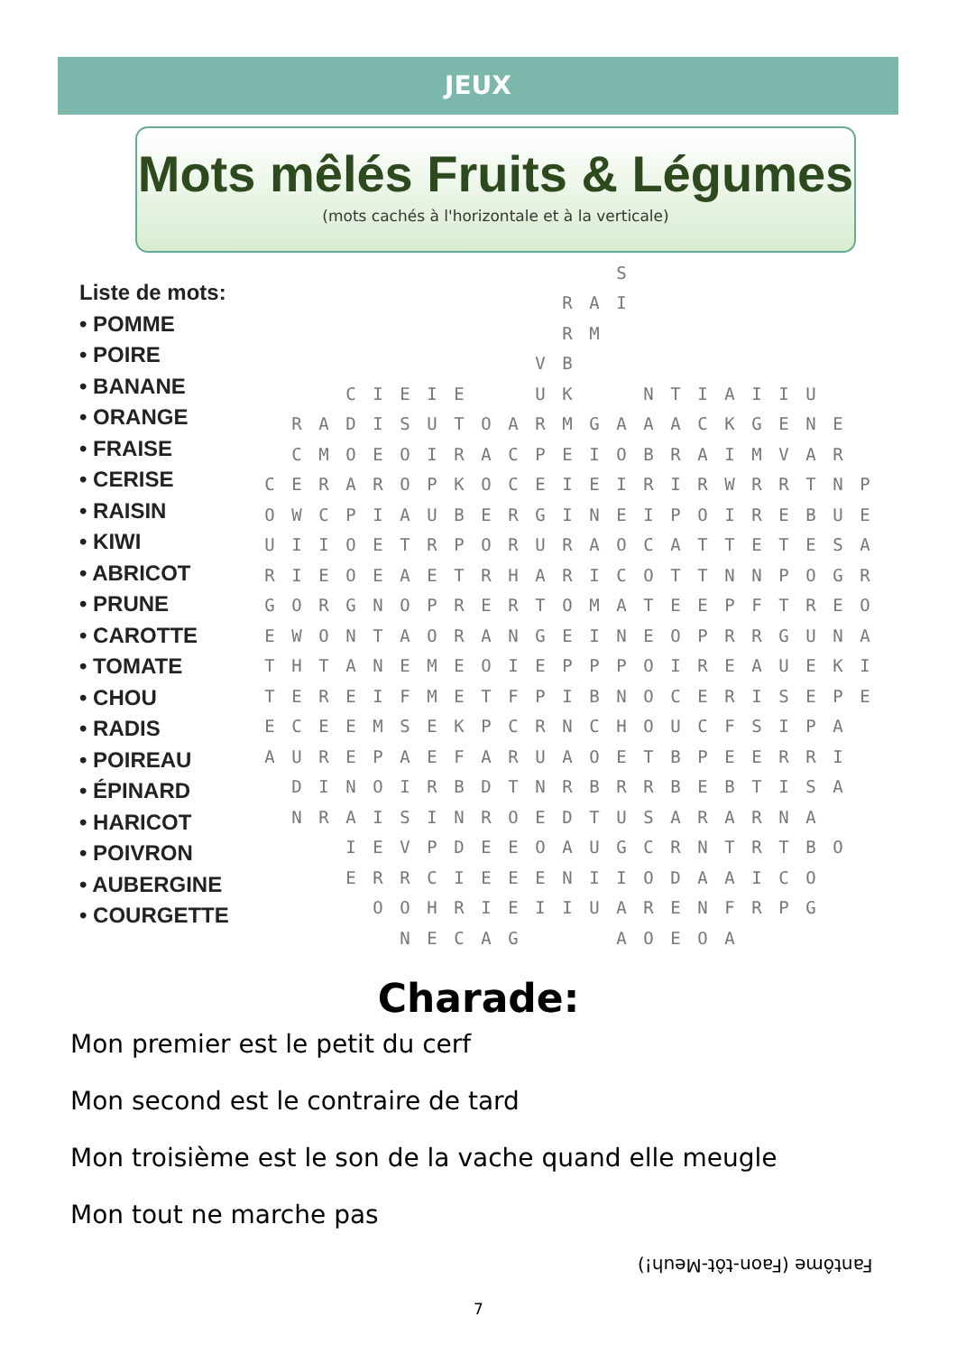JEUX
Mots mêlés Fruits & Légumes
(mots cachés à l'horizontale et à la verticale)
Liste de mots:
• POMME
• POIRE
• BANANE
• ORANGE
• FRAISE
• CERISE
• RAISIN
• KIWI
• ABRICOT
• PRUNE
• CAROTTE
• TOMATE
• CHOU
• RADIS
• POIREAU
• ÉPINARD
• HARICOT
• POIVRON
• AUBERGINE
• COURGETTE
| | | | | | | | | | | | | | S | | | | | | | | | |
| | | | | | | | | | | | R | A | I | | | | | | | | | |
| | | | | | | | | | | | R | M | | | | | | | | | | |
| | | | | | | | | | | V | B | | | | | | | | | | | |
| | | | C | I | E | I | E | | | U | K | | | N | T | I | A | I | I | U | | |
| | R | A | D | I | S | U | T | O | A | R | M | G | A | A | A | C | K | G | E | N | E | |
| | C | M | O | E | O | I | R | A | C | P | E | I | O | B | R | A | I | M | V | A | R | |
| C | E | R | A | R | O | P | K | O | C | E | I | E | I | R | I | R | W | R | R | T | N | P |
| O | W | C | P | I | A | U | B | E | R | G | I | N | E | I | P | O | I | R | E | B | U | E |
| U | I | I | O | E | T | R | P | O | R | U | R | A | O | C | A | T | T | E | T | E | S | A |
| R | I | E | O | E | A | E | T | R | H | A | R | I | C | O | T | T | N | N | P | O | G | R |
| G | O | R | G | N | O | P | R | E | R | T | O | M | A | T | E | E | P | F | T | R | E | O |
| E | W | O | N | T | A | O | R | A | N | G | E | I | N | E | O | P | R | R | G | U | N | A |
| T | H | T | A | N | E | M | E | O | I | E | P | P | P | O | I | R | E | A | U | E | K | I |
| T | E | R | E | I | F | M | E | T | F | P | I | B | N | O | C | E | R | I | S | E | P | E |
| E | C | E | E | M | S | E | K | P | C | R | N | C | H | O | U | C | F | S | I | P | A | |
| A | U | R | E | P | A | E | F | A | R | U | A | O | E | T | B | P | E | E | R | R | I | |
| | D | I | N | O | I | R | B | D | T | N | R | B | R | R | B | E | B | T | I | S | A | |
| | N | R | A | I | S | I | N | R | O | E | D | T | U | S | A | R | A | R | N | A | | |
| | | | I | E | V | P | D | E | E | O | A | U | G | C | R | N | T | R | T | B | O | |
| | | | E | R | R | C | I | E | E | E | N | I | I | O | D | A | A | I | C | O | | |
| | | | | O | O | H | R | I | E | I | I | U | A | R | E | N | F | R | P | G | | |
| | | | | | N | E | C | A | G | | | | A | O | E | O | A | | | | | |
Charade:
Mon premier est le petit du cerf
Mon second est le contraire de tard
Mon troisième est le son de la vache quand elle meugle
Mon tout ne marche pas
Fantôme (Faon-tôt-Meuh!)
7